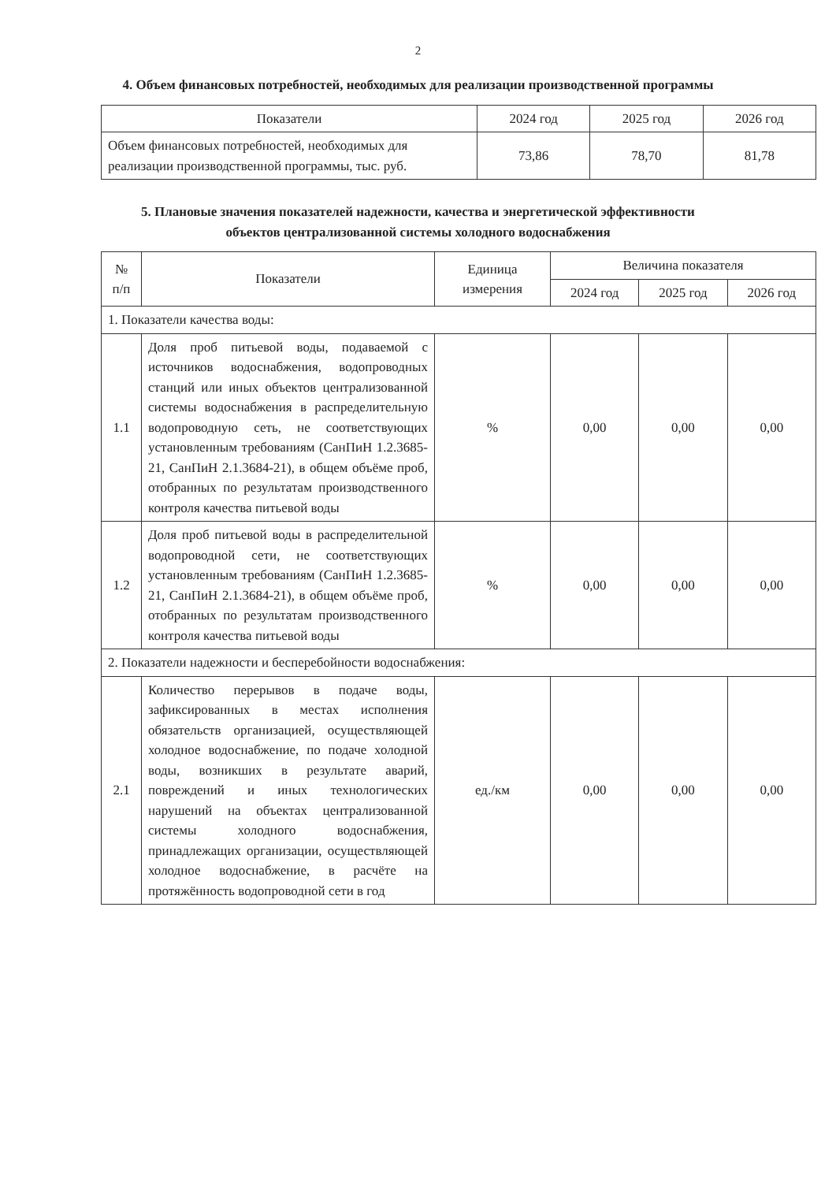2
4. Объем финансовых потребностей, необходимых для реализации производственной программы
| Показатели | 2024 год | 2025 год | 2026 год |
| --- | --- | --- | --- |
| Объем финансовых потребностей, необходимых для реализации производственной программы, тыс. руб. | 73,86 | 78,70 | 81,78 |
5. Плановые значения показателей надежности, качества и энергетической эффективности
объектов централизованной системы холодного водоснабжения
| № п/п | Показатели | Единица измерения | Величина показателя | | |
| --- | --- | --- | --- | --- | --- |
| | | | 2024 год | 2025 год | 2026 год |
| 1. Показатели качества воды: | | | | | |
| 1.1 | Доля проб питьевой воды, подаваемой с источников водоснабжения, водопроводных станций или иных объектов централизованной системы водоснабжения в распределительную водопроводную сеть, не соответствующих установленным требованиям (СанПиН 1.2.3685-21, СанПиН 2.1.3684-21), в общем объёме проб, отобранных по результатам производственного контроля качества питьевой воды | % | 0,00 | 0,00 | 0,00 |
| 1.2 | Доля проб питьевой воды в распределительной водопроводной сети, не соответствующих установленным требованиям (СанПиН 1.2.3685-21, СанПиН 2.1.3684-21), в общем объёме проб, отобранных по результатам производственного контроля качества питьевой воды | % | 0,00 | 0,00 | 0,00 |
| 2. Показатели надежности и бесперебойности водоснабжения: | | | | | |
| 2.1 | Количество перерывов в подаче воды, зафиксированных в местах исполнения обязательств организацией, осуществляющей холодное водоснабжение, по подаче холодной воды, возникших в результате аварий, повреждений и иных технологических нарушений на объектах централизованной системы холодного водоснабжения, принадлежащих организации, осуществляющей холодное водоснабжение, в расчёте на протяжённость водопроводной сети в год | ед./км | 0,00 | 0,00 | 0,00 |